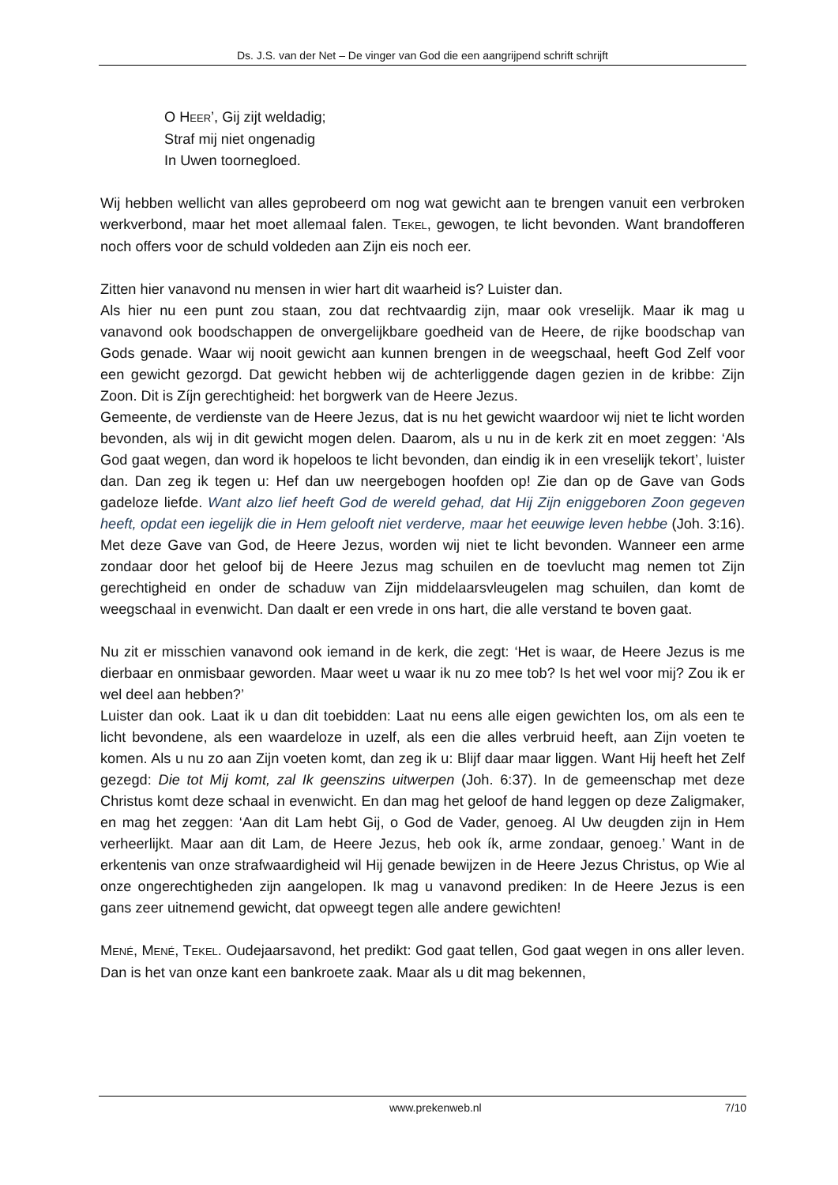Ds. J.S. van der Net – De vinger van God die een aangrijpend schrift schrijft
O HEER’, Gij zijt weldadig;
Straf mij niet ongenadig
In Uwen toornegloed.
Wij hebben wellicht van alles geprobeerd om nog wat gewicht aan te brengen vanuit een verbroken werkverbond, maar het moet allemaal falen. TEKEL, gewogen, te licht bevonden. Want brandofferen noch offers voor de schuld voldeden aan Zijn eis noch eer.
Zitten hier vanavond nu mensen in wier hart dit waarheid is? Luister dan.
Als hier nu een punt zou staan, zou dat rechtvaardig zijn, maar ook vreselijk. Maar ik mag u vanavond ook boodschappen de onvergelijkbare goedheid van de Heere, de rijke boodschap van Gods genade. Waar wij nooit gewicht aan kunnen brengen in de weegschaal, heeft God Zelf voor een gewicht gezorgd. Dat gewicht hebben wij de achterliggende dagen gezien in de kribbe: Zijn Zoon. Dit is Zíjn gerechtigheid: het borgwerk van de Heere Jezus.
Gemeente, de verdienste van de Heere Jezus, dat is nu het gewicht waardoor wij niet te licht worden bevonden, als wij in dit gewicht mogen delen. Daarom, als u nu in de kerk zit en moet zeggen: ‘Als God gaat wegen, dan word ik hopeloos te licht bevonden, dan eindig ik in een vreselijk tekort’, luister dan. Dan zeg ik tegen u: Hef dan uw neergebogen hoofden op! Zie dan op de Gave van Gods gadeloze liefde. Want alzo lief heeft God de wereld gehad, dat Hij Zijn eniggeboren Zoon gegeven heeft, opdat een iegelijk die in Hem gelooft niet verderve, maar het eeuwige leven hebbe (Joh. 3:16). Met deze Gave van God, de Heere Jezus, worden wij niet te licht bevonden. Wanneer een arme zondaar door het geloof bij de Heere Jezus mag schuilen en de toevlucht mag nemen tot Zijn gerechtigheid en onder de schaduw van Zijn middelaarsvleugelen mag schuilen, dan komt de weegschaal in evenwicht. Dan daalt er een vrede in ons hart, die alle verstand te boven gaat.
Nu zit er misschien vanavond ook iemand in de kerk, die zegt: ‘Het is waar, de Heere Jezus is me dierbaar en onmisbaar geworden. Maar weet u waar ik nu zo mee tob? Is het wel voor mij? Zou ik er wel deel aan hebben?’
Luister dan ook. Laat ik u dan dit toebidden: Laat nu eens alle eigen gewichten los, om als een te licht bevondene, als een waardeloze in uzelf, als een die alles verbruid heeft, aan Zijn voeten te komen. Als u nu zo aan Zijn voeten komt, dan zeg ik u: Blijf daar maar liggen. Want Hij heeft het Zelf gezegd: Die tot Mij komt, zal Ik geenszins uitwerpen (Joh. 6:37). In de gemeenschap met deze Christus komt deze schaal in evenwicht. En dan mag het geloof de hand leggen op deze Zaligmaker, en mag het zeggen: ‘Aan dit Lam hebt Gij, o God de Vader, genoeg. Al Uw deugden zijn in Hem verheerlijkt. Maar aan dit Lam, de Heere Jezus, heb ook ík, arme zondaar, genoeg.’ Want in de erkentenis van onze strafwaardigheid wil Hij genade bewijzen in de Heere Jezus Christus, op Wie al onze ongerechtigheden zijn aangelopen. Ik mag u vanavond prediken: In de Heere Jezus is een gans zeer uitnemend gewicht, dat opweegt tegen alle andere gewichten!
MENÉ, MENÉ, TEKEL. Oudejaarsavond, het predikt: God gaat tellen, God gaat wegen in ons aller leven. Dan is het van onze kant een bankroete zaak. Maar als u dit mag bekennen,
www.prekenweb.nl 7/10